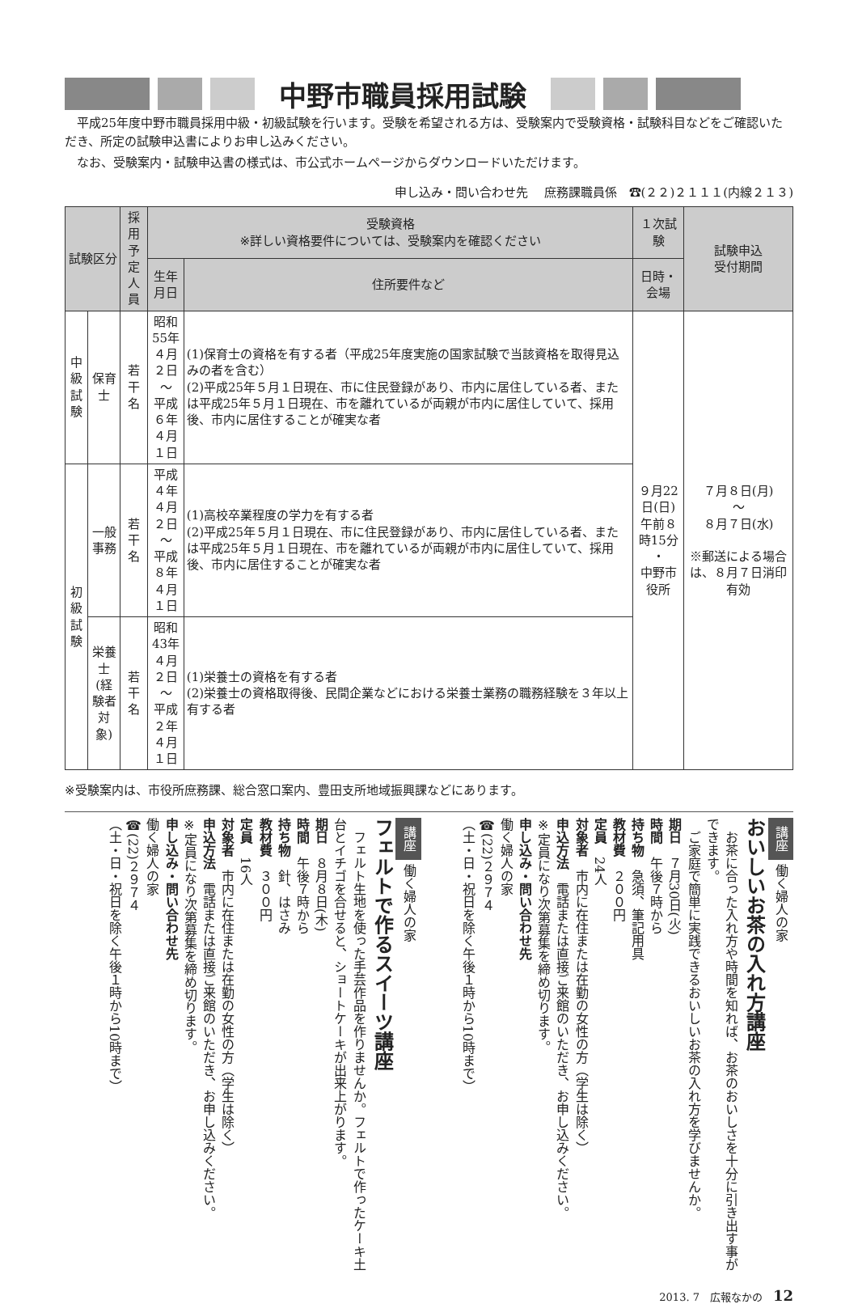中野市職員採用試験
　平成25年度中野市職員採用中級・初級試験を行います。受験を希望される方は、受験案内で受験資格・試験科目などをご確認いただき、所定の試験申込書によりお申し込みください。
　なお、受験案内・試験申込書の様式は、市公式ホームページからダウンロードいただけます。
申し込み・問い合わせ先　 庶務課職員係　☎(２２)２１１１(内線２１３)
| 試験区分 | | 採用 予定 人員 | 受験資格 ※詳しい資格要件については、受験案内を確認ください | | １次試験 | 試験申込 受付期間 |
| --- | --- | --- | --- | --- | --- | --- |
| | | | 生年月日 | 住所要件など | 日時・会場 | |
| 中級 試験 | 保育士 | 若干名 | 昭和55年 ４月２日 ～ 平成６年 ４月１日 | (1)保育士の資格を有する者（平成25年度実施の国家試験で当該資格を取得見込みの者を含む） (2)平成25年５月１日現在、市に住民登録があり、市内に居住している者、または平成25年５月１日現在、市を離れているが両親が市内に居住していて、採用後、市内に居住することが確実な者 | ９月22日(日) 午前８時15分 ・ 中野市役所 | ７月８日(月) ～ ８月７日(水) ※郵送による場合は、８月７日消印有効 |
| 初級 試験 | 一般 事務 | 若干名 | 平成４年 ４月２日 ～ 平成８年 ４月１日 | (1)高校卒業程度の学力を有する者 (2)平成25年５月１日現在、市に住民登録があり、市内に居住している者、または平成25年５月１日現在、市を離れているが両親が市内に居住していて、採用後、市内に居住することが確実な者 | | |
| | 栄養士 (経験者 対象) | 若干名 | 昭和43年 ４月２日 ～ 平成２年 ４月１日 | (1)栄養士の資格を有する者 (2)栄養士の資格取得後、民間企業などにおける栄養士業務の職務経験を３年以上有する者 | | |
※受験案内は、市役所庶務課、総合窓口案内、豊田支所地域振興課などにあります。
講座 働く婦人の家
おいしいお茶の入れ方講座
　お茶に合った入れ方や時間を知れば、お茶のおいしさを十分に引き出す事ができます。
　ご家庭で簡単に実践できるおいしいお茶の入れ方を学びませんか。
期日　７月30日(火)
時間　午後７時から
持ち物　急須、筆記用具
教材費　２００円
定員　24人
対象者　市内に在住または在勤の女性の方（学生は除く）
申込方法　電話または直接ご来館のいただき、お申し込みください。
※定員になり次第募集を締め切ります。
申し込み・問い合わせ先
働く婦人の家
☎(22)２９７４
（土・日・祝日を除く午後１時から10時まで）
講座 働く婦人の家
フェルトで作るスイーツ講座
　フェルト生地を使った手芸作品を作りませんか。フェルトで作ったケーキ土台とイチゴを合せると、ショートケーキが出来上がります。
期日　８月８日(木)
時間　午後７時から
持ち物　針、はさみ
教材費　３００円
定員　16人
対象者　市内に在住または在勤の女性の方（学生は除く）
申込方法　電話または直接ご来館のいただき、お申し込みください。
※定員になり次第募集を締め切ります。
申し込み・問い合わせ先
働く婦人の家
☎(22)２９７４
（土・日・祝日を除く午後１時から10時まで）
2013. 7　広報なかの　12